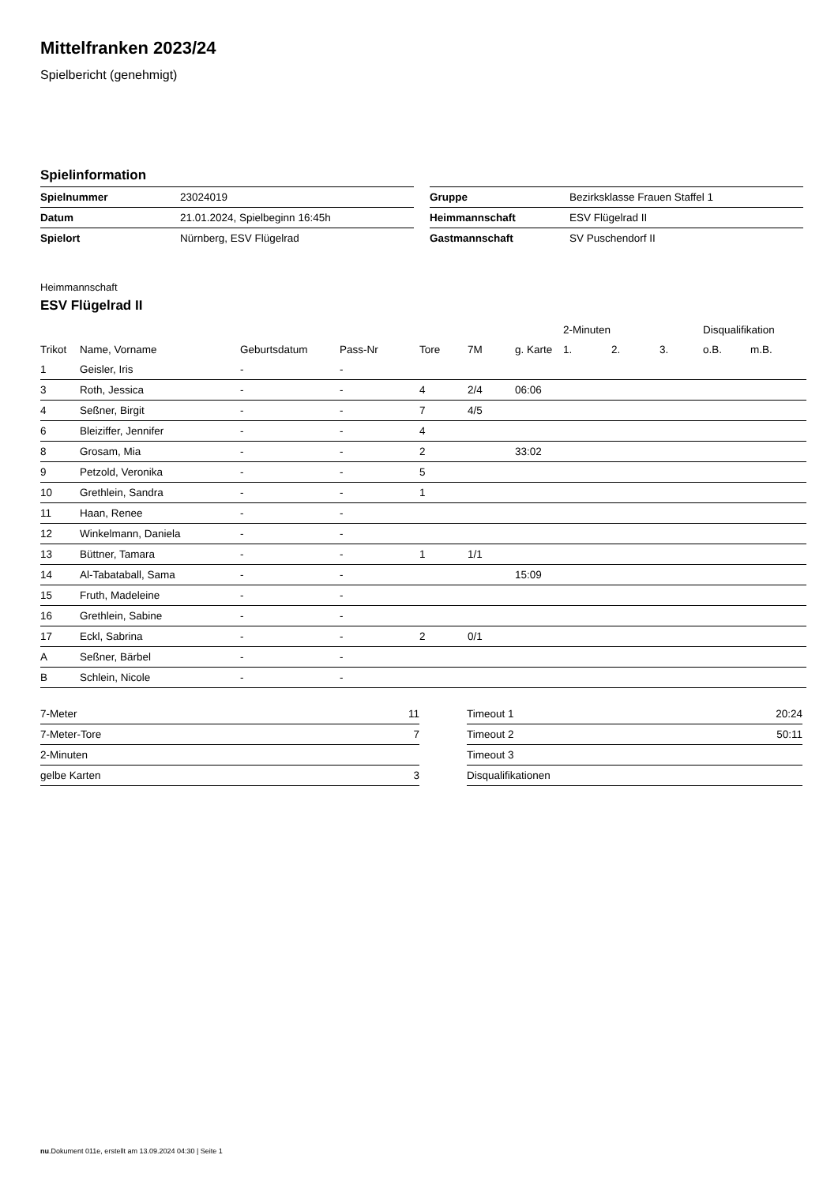Mittelfranken 2023/24
Spielbericht (genehmigt)
Spielinformation
| Spielnummer | 23024019 |
| Datum | 21.01.2024, Spielbeginn 16:45h |
| Spielort | Nürnberg, ESV Flügelrad |
| Gruppe | Bezirksklasse Frauen Staffel 1 |
| Heimmannschaft | ESV Flügelrad II |
| Gastmannschaft | SV Puschendorf II |
Heimmannschaft
ESV Flügelrad II
| | | | | | | | 2-Minuten | | | Disqualifikation | |
| Trikot | Name, Vorname | Geburtsdatum | Pass-Nr | Tore | 7M | g. Karte | 1. | 2. | 3. | o.B. | m.B. |
| 1 | Geisler, Iris | - | - | | | | | | | | |
| 3 | Roth, Jessica | - | - | 4 | 2/4 | 06:06 | | | | | |
| 4 | Seßner, Birgit | - | - | 7 | 4/5 | | | | | | |
| 6 | Bleiziffer, Jennifer | - | - | 4 | | | | | | | |
| 8 | Grosam, Mia | - | - | 2 | | 33:02 | | | | | |
| 9 | Petzold, Veronika | - | - | 5 | | | | | | | |
| 10 | Grethlein, Sandra | - | - | 1 | | | | | | | |
| 11 | Haan, Renee | - | - | | | | | | | | |
| 12 | Winkelmann, Daniela | - | - | | | | | | | | |
| 13 | Büttner, Tamara | - | - | 1 | 1/1 | | | | | | |
| 14 | Al-Tabataball, Sama | - | - | | | 15:09 | | | | | |
| 15 | Fruth, Madeleine | - | - | | | | | | | | |
| 16 | Grethlein, Sabine | - | - | | | | | | | | |
| 17 | Eckl, Sabrina | - | - | 2 | 0/1 | | | | | | |
| A | Seßner, Bärbel | - | - | | | | | | | | |
| B | Schlein, Nicole | - | - | | | | | | | | |
| 7-Meter | 11 |
| 7-Meter-Tore | 7 |
| 2-Minuten | |
| gelbe Karten | 3 |
| Timeout 1 | 20:24 |
| Timeout 2 | 50:11 |
| Timeout 3 | |
| Disqualifikationen | |
nu.Dokument 011e, erstellt am 13.09.2024 04:30 | Seite 1